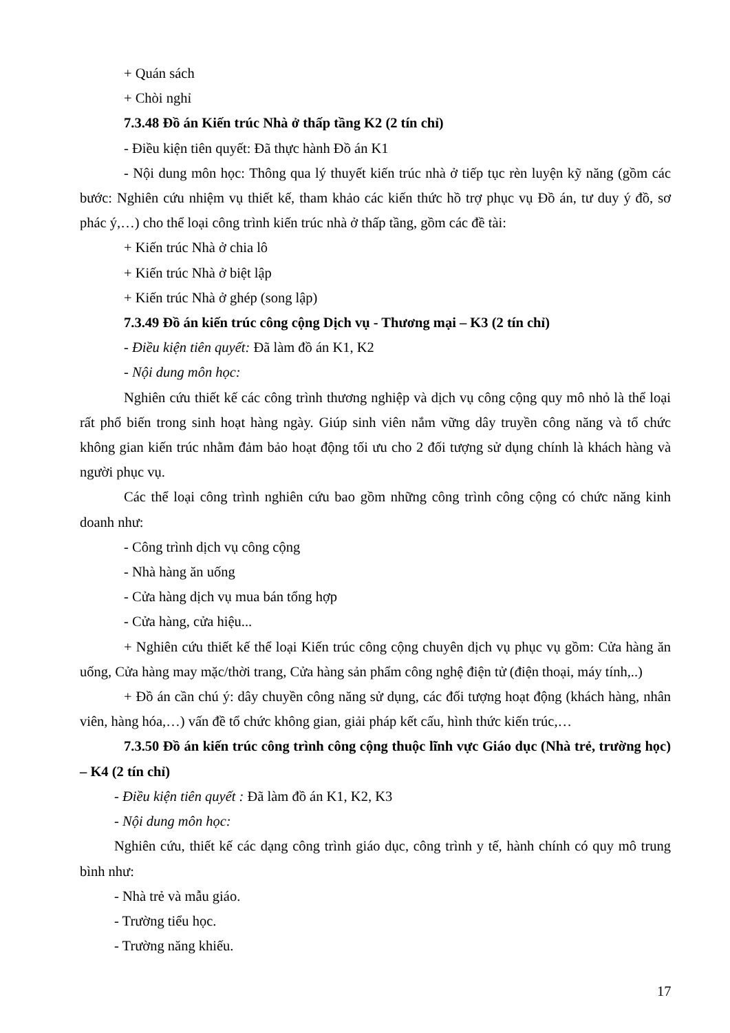+ Quán sách
+ Chòi nghỉ
7.3.48 Đồ án Kiến trúc Nhà ở thấp tầng K2 (2 tín chỉ)
- Điều kiện tiên quyết: Đã thực hành Đồ án K1
- Nội dung môn học: Thông qua lý thuyết kiến trúc nhà ở tiếp tục rèn luyện kỹ năng (gồm các bước: Nghiên cứu nhiệm vụ thiết kế, tham khảo các kiến thức hồ trợ phục vụ Đồ án, tư duy ý đồ, sơ phác ý,…) cho thể loại công trình kiến trúc nhà ở thấp tầng, gồm các đề tài:
+ Kiến trúc Nhà ở chia lô
+ Kiến trúc Nhà ở biệt lập
+ Kiến trúc Nhà ở ghép (song lập)
7.3.49 Đồ án kiến trúc công cộng Dịch vụ - Thương mại – K3 (2 tín chỉ)
- Điều kiện tiên quyết: Đã làm đồ án K1, K2
- Nội dung môn học:
Nghiên cứu thiết kế các công trình thương nghiệp và dịch vụ công cộng quy mô nhỏ là thể loại rất phổ biến trong sinh hoạt hàng ngày. Giúp sinh viên nắm vững dây truyền công năng và tổ chức không gian kiến trúc nhằm đảm bảo hoạt động tối ưu cho 2 đối tượng sử dụng chính là khách hàng và người phục vụ.
Các thể loại công trình nghiên cứu bao gồm những công trình công cộng có chức năng kinh doanh như:
- Công trình dịch vụ công cộng
- Nhà hàng ăn uống
- Cửa hàng dịch vụ mua bán tổng hợp
- Cửa hàng, cửa hiệu...
+ Nghiên cứu thiết kế thể loại Kiến trúc công cộng chuyên dịch vụ phục vụ gồm: Cửa hàng ăn uống, Cửa hàng may mặc/thời trang, Cửa hàng sản phẩm công nghệ điện tử (điện thoại, máy tính,..)
+ Đồ án cần chú ý: dây chuyền công năng sử dụng, các đối tượng hoạt động (khách hàng, nhân viên, hàng hóa,…) vấn đề tổ chức không gian, giải pháp kết cấu, hình thức kiến trúc,…
7.3.50 Đồ án kiến trúc công trình công cộng thuộc lĩnh vực Giáo dục (Nhà trẻ, trường học) – K4 (2 tín chỉ)
- Điều kiện tiên quyết : Đã làm đồ án K1, K2, K3
- Nội dung môn học:
Nghiên cứu, thiết kế các dạng công trình giáo dục, công trình y tế, hành chính có quy mô trung bình như:
- Nhà trẻ và mẫu giáo.
- Trường tiểu học.
- Trường năng khiếu.
17